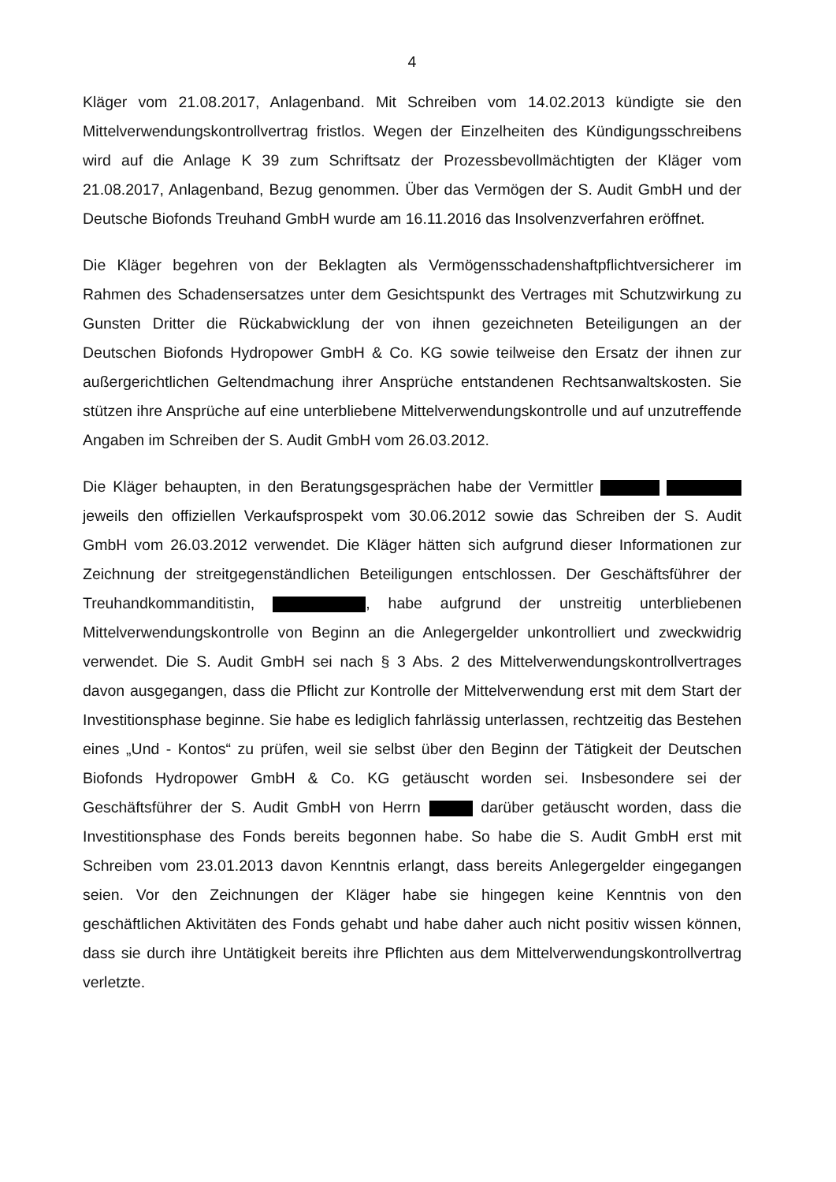4
Kläger vom 21.08.2017, Anlagenband. Mit Schreiben vom 14.02.2013 kündigte sie den Mittelverwendungskontrollvertrag fristlos. Wegen der Einzelheiten des Kündigungsschreibens wird auf die Anlage K 39 zum Schriftsatz der Prozessbevollmächtigten der Kläger vom 21.08.2017, Anlagenband, Bezug genommen. Über das Vermögen der S. Audit GmbH und der Deutsche Biofonds Treuhand GmbH wurde am 16.11.2016 das Insolvenzverfahren eröffnet.
Die Kläger begehren von der Beklagten als Vermögensschadenshaftpflichtversicherer im Rahmen des Schadensersatzes unter dem Gesichtspunkt des Vertrages mit Schutzwirkung zu Gunsten Dritter die Rückabwicklung der von ihnen gezeichneten Beteiligungen an der Deutschen Biofonds Hydropower GmbH & Co. KG sowie teilweise den Ersatz der ihnen zur außergerichtlichen Geltendmachung ihrer Ansprüche entstandenen Rechtsanwaltskosten. Sie stützen ihre Ansprüche auf eine unterbliebene Mittelverwendungskontrolle und auf unzutreffende Angaben im Schreiben der S. Audit GmbH vom 26.03.2012.
Die Kläger behaupten, in den Beratungsgesprächen habe der Vermittler jeweils den offiziellen Verkaufsprospekt vom 30.06.2012 sowie das Schreiben der S. Audit GmbH vom 26.03.2012 verwendet. Die Kläger hätten sich aufgrund dieser Informationen zur Zeichnung der streitgegenständlichen Beteiligungen entschlossen. Der Geschäftsführer der Treuhandkommanditistin, , habe aufgrund der unstreitig unterbliebenen Mittelverwendungskontrolle von Beginn an die Anlegergelder unkontrolliert und zweckwidrig verwendet. Die S. Audit GmbH sei nach § 3 Abs. 2 des Mittelverwendungskontrollvertrages davon ausgegangen, dass die Pflicht zur Kontrolle der Mittelverwendung erst mit dem Start der Investitionsphase beginne. Sie habe es lediglich fahrlässig unterlassen, rechtzeitig das Bestehen eines „Und - Kontos“ zu prüfen, weil sie selbst über den Beginn der Tätigkeit der Deutschen Biofonds Hydropower GmbH & Co. KG getäuscht worden sei. Insbesondere sei der Geschäftsführer der S. Audit GmbH von Herrn darüber getäuscht worden, dass die Investitionsphase des Fonds bereits begonnen habe. So habe die S. Audit GmbH erst mit Schreiben vom 23.01.2013 davon Kenntnis erlangt, dass bereits Anlegergelder eingegangen seien. Vor den Zeichnungen der Kläger habe sie hingegen keine Kenntnis von den geschäftlichen Aktivitäten des Fonds gehabt und habe daher auch nicht positiv wissen können, dass sie durch ihre Untätigkeit bereits ihre Pflichten aus dem Mittelverwendungskontrollvertrag verletzte.